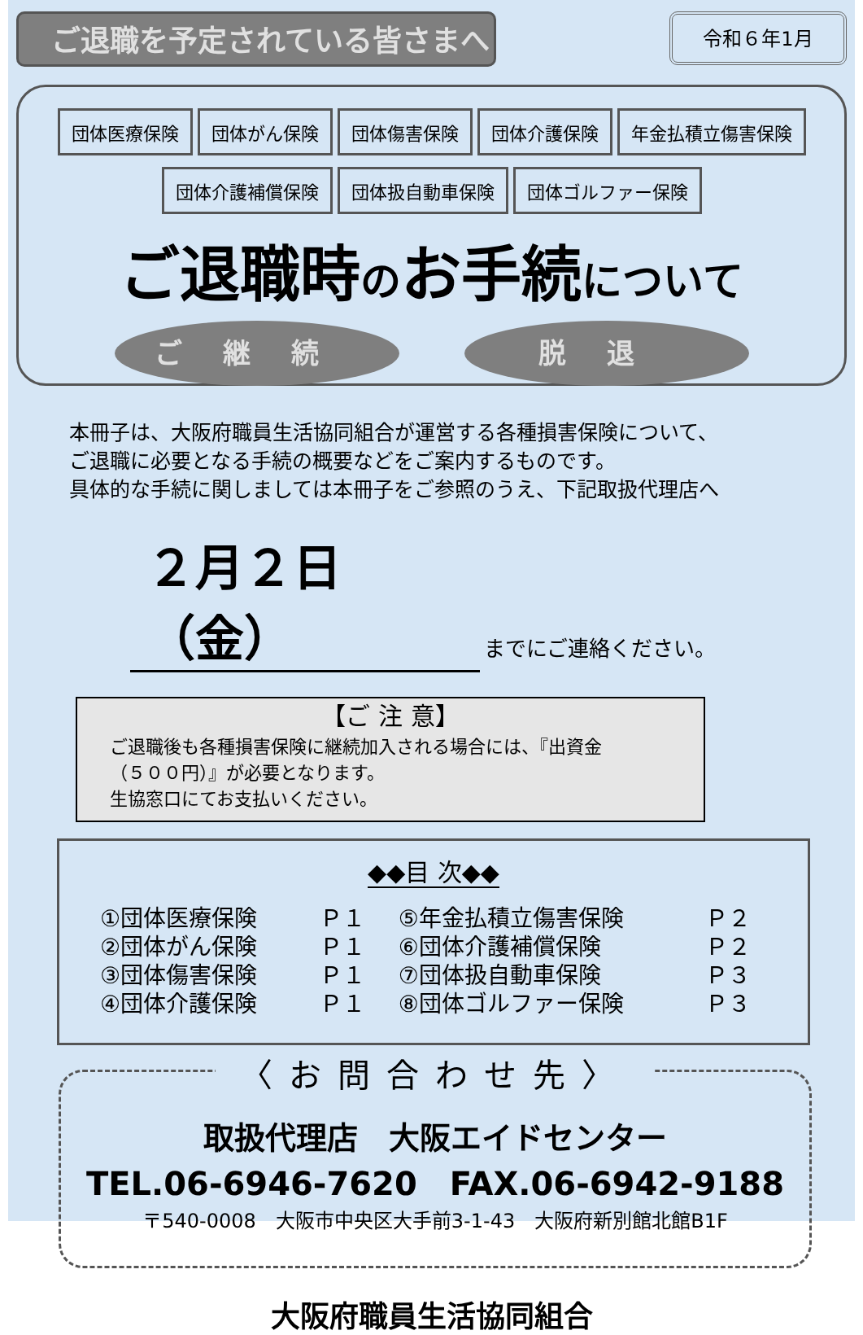ご退職を予定されている皆さまへ
令和６年1月
団体医療保険 団体がん保険 団体傷害保険 団体介護保険 年金払積立傷害保険
団体介護補償保険 団体扱自動車保険 団体ゴルファー保険
ご退職時のお手続について
ご継続 脱退
本冊子は、大阪府職員生活協同組合が運営する各種損害保険について、
ご退職に必要となる手続の概要などをご案内するものです。
具体的な手続に関しましては本冊子をご参照のうえ、下記取扱代理店へ
２月２日（金） までにご連絡ください。
【ご 注 意】
ご退職後も各種損害保険に継続加入される場合には、『出資金
（５００円）』が必要となります。
生協窓口にてお支払いください。
◆◆目 次◆◆
| ①団体医療保険 | Ｐ１ | ⑤年金払積立傷害保険 | Ｐ２ |
| ②団体がん保険 | Ｐ１ | ⑥団体介護補償保険 | Ｐ２ |
| ③団体傷害保険 | Ｐ１ | ⑦団体扱自動車保険 | Ｐ３ |
| ④団体介護保険 | Ｐ１ | ⑧団体ゴルファー保険 | Ｐ３ |
〈お問合わせ先〉
取扱代理店　大阪エイドセンター
TEL.06-6946-7620　FAX.06-6942-9188
〒540-0008　大阪市中央区大手前3-1-43　大阪府新別館北館B1F
大阪府職員生活協同組合